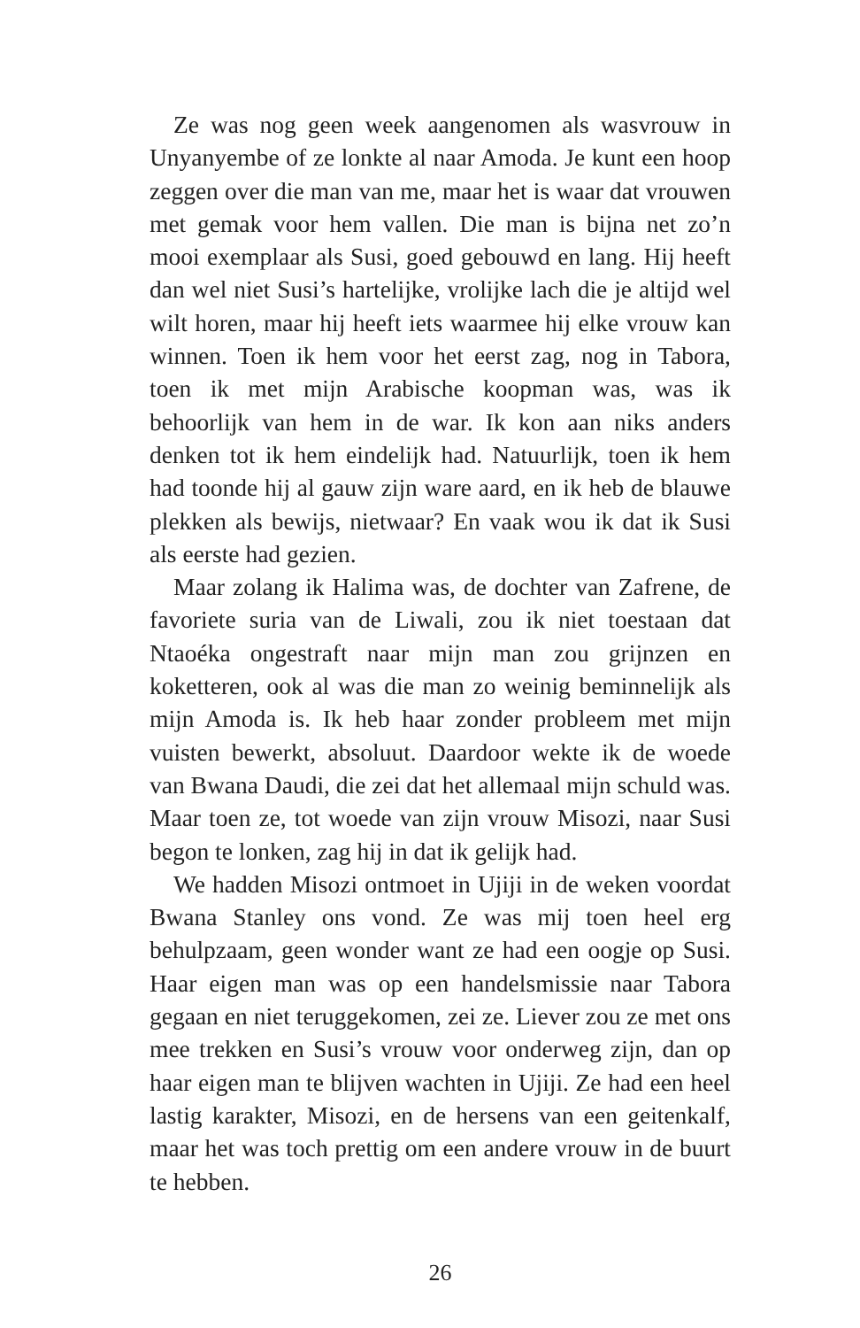Ze was nog geen week aangenomen als wasvrouw in Unyanyembe of ze lonkte al naar Amoda. Je kunt een hoop zeggen over die man van me, maar het is waar dat vrouwen met gemak voor hem vallen. Die man is bijna net zo’n mooi exemplaar als Susi, goed gebouwd en lang. Hij heeft dan wel niet Susi’s hartelijke, vrolijke lach die je altijd wel wilt horen, maar hij heeft iets waarmee hij elke vrouw kan winnen. Toen ik hem voor het eerst zag, nog in Tabora, toen ik met mijn Arabische koopman was, was ik behoorlijk van hem in de war. Ik kon aan niks anders denken tot ik hem eindelijk had. Natuurlijk, toen ik hem had toonde hij al gauw zijn ware aard, en ik heb de blauwe plekken als bewijs, nietwaar? En vaak wou ik dat ik Susi als eerste had gezien.
Maar zolang ik Halima was, de dochter van Zafrene, de favoriete suria van de Liwali, zou ik niet toestaan dat Ntaoéka ongestraft naar mijn man zou grijnzen en koketteren, ook al was die man zo weinig beminnelijk als mijn Amoda is. Ik heb haar zonder probleem met mijn vuisten bewerkt, absoluut. Daardoor wekte ik de woede van Bwana Daudi, die zei dat het allemaal mijn schuld was. Maar toen ze, tot woede van zijn vrouw Misozi, naar Susi begon te lonken, zag hij in dat ik gelijk had.
We hadden Misozi ontmoet in Ujiji in de weken voordat Bwana Stanley ons vond. Ze was mij toen heel erg behulpzaam, geen wonder want ze had een oogje op Susi. Haar eigen man was op een handelsmissie naar Tabora gegaan en niet teruggekomen, zei ze. Liever zou ze met ons mee trekken en Susi’s vrouw voor onderweg zijn, dan op haar eigen man te blijven wachten in Ujiji. Ze had een heel lastig karakter, Misozi, en de hersens van een geitenkalf, maar het was toch prettig om een andere vrouw in de buurt te hebben.
26